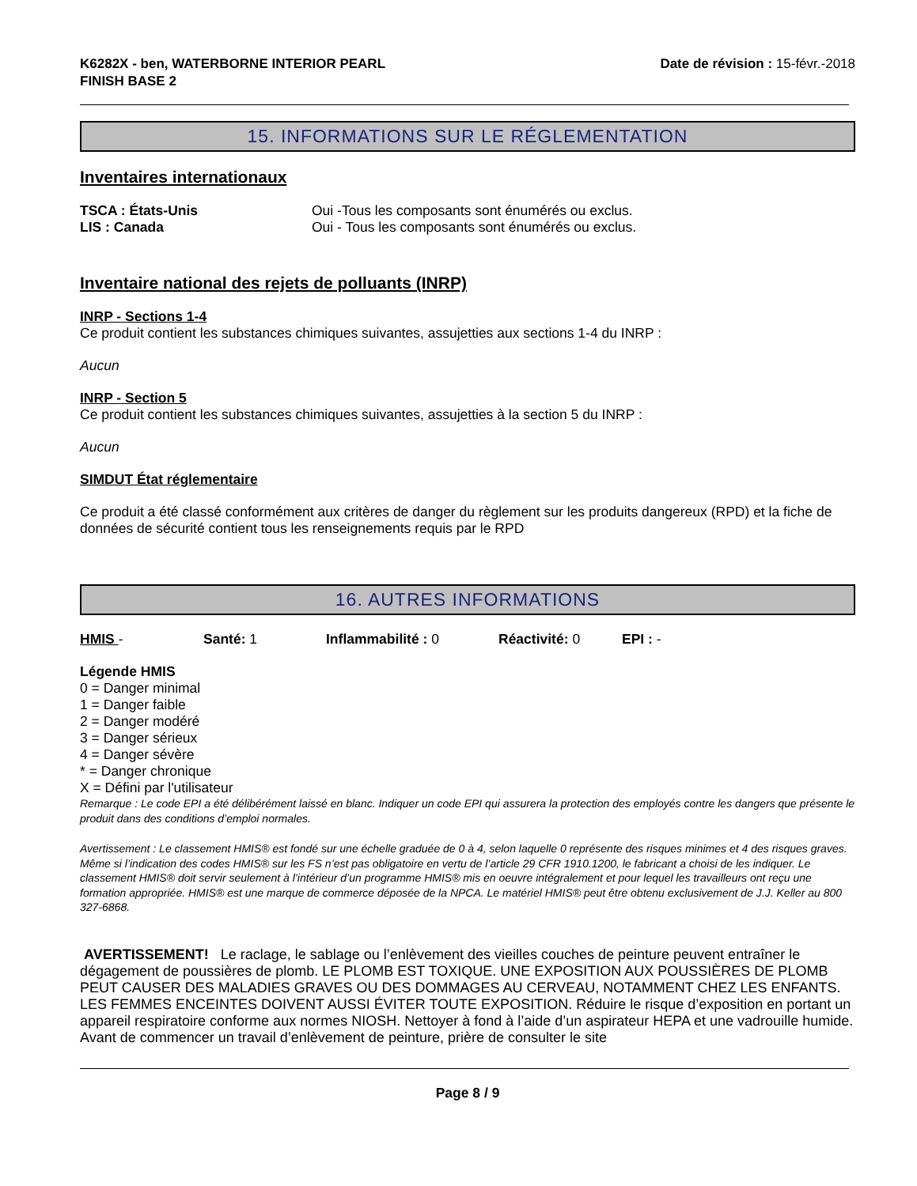K6282X - ben, WATERBORNE INTERIOR PEARL
FINISH BASE 2 Date de révision : 15-févr.-2018
15. INFORMATIONS SUR LE RÉGLEMENTATION
Inventaires internationaux
TSCA : États-Unis Oui -Tous les composants sont énumérés ou exclus.
LIS : Canada Oui - Tous les composants sont énumérés ou exclus.
Inventaire national des rejets de polluants (INRP)
INRP - Sections 1-4
Ce produit contient les substances chimiques suivantes, assujetties aux sections 1-4 du INRP :
Aucun
INRP - Section 5
Ce produit contient les substances chimiques suivantes, assujetties à la section 5 du INRP :
Aucun
SIMDUT État réglementaire
Ce produit a été classé conformément aux critères de danger du règlement sur les produits dangereux (RPD) et la fiche de données de sécurité contient tous les renseignements requis par le RPD
16. AUTRES INFORMATIONS
HMIS - Santé: 1 Inflammabilité : 0 Réactivité: 0 EPI : -
Légende HMIS
0 = Danger minimal
1 = Danger faible
2 = Danger modéré
3 = Danger sérieux
4 = Danger sévère
* = Danger chronique
X = Défini par l'utilisateur
Remarque : Le code EPI a été délibérément laissé en blanc. Indiquer un code EPI qui assurera la protection des employés contre les dangers que présente le produit dans des conditions d’emploi normales.
Avertissement : Le classement HMIS® est fondé sur une échelle graduée de 0 à 4, selon laquelle 0 représente des risques minimes et 4 des risques graves. Même si l’indication des codes HMIS® sur les FS n’est pas obligatoire en vertu de l’article 29 CFR 1910.1200, le fabricant a choisi de les indiquer. Le classement HMIS® doit servir seulement à l’intérieur d’un programme HMIS® mis en oeuvre intégralement et pour lequel les travailleurs ont reçu une formation appropriée. HMIS® est une marque de commerce déposée de la NPCA. Le matériel HMIS® peut être obtenu exclusivement de J.J. Keller au 800 327-6868.
AVERTISSEMENT! Le raclage, le sablage ou l’enlèvement des vieilles couches de peinture peuvent entraîner le dégagement de poussières de plomb. LE PLOMB EST TOXIQUE. UNE EXPOSITION AUX POUSSIÈRES DE PLOMB PEUT CAUSER DES MALADIES GRAVES OU DES DOMMAGES AU CERVEAU, NOTAMMENT CHEZ LES ENFANTS. LES FEMMES ENCEINTES DOIVENT AUSSI ÉVITER TOUTE EXPOSITION. Réduire le risque d’exposition en portant un appareil respiratoire conforme aux normes NIOSH. Nettoyer à fond à l’aide d’un aspirateur HEPA et une vadrouille humide. Avant de commencer un travail d’enlèvement de peinture, prière de consulter le site
Page 8 / 9